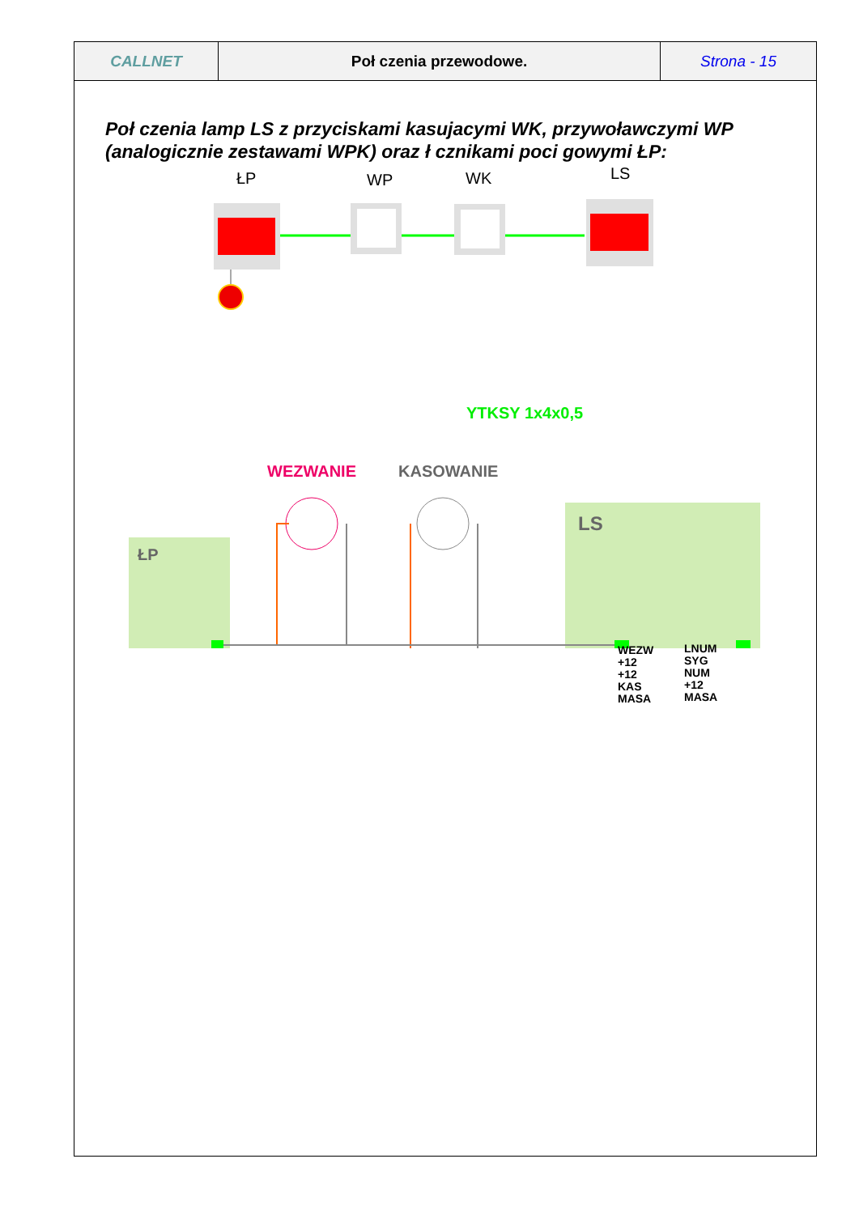| CALLNET | Poł czenia przewodowe. | Strona - 15 |
Poł czenia lamp LS z przyciskami kasujacymi WK, przywoławczymi WP (analogicznie zestawami WPK) oraz ł cznikami poci gowymi ŁP:
ŁP WP WK LS
YTKSY 1x4x0,5
WEZWANIE KASOWANIE
ŁP
LS
WEZW
+12
+12
KAS
MASA
LNUM
SYG
NUM
+12
MASA